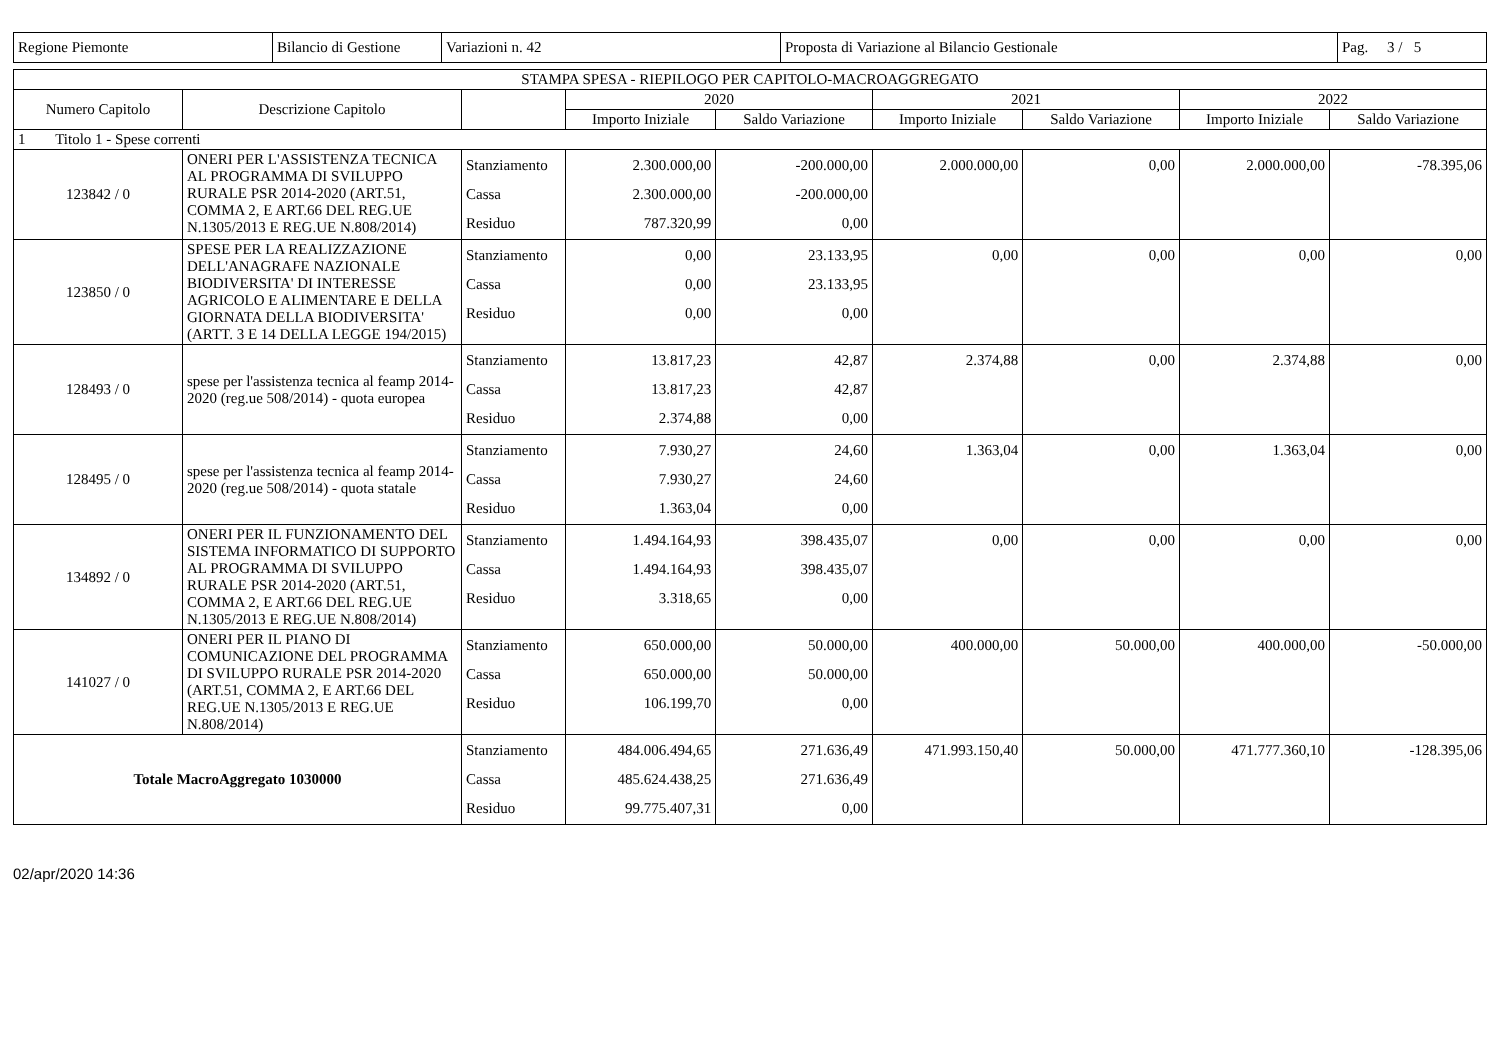| Regione Piemonte | Bilancio di Gestione | Variazioni n. 42 | Proposta di Variazione al Bilancio Gestionale | Pag. 3 / 5 |
| STAMPA SPESA - RIEPILOGO PER CAPITOLO-MACROAGGREGATO | | | | | | | | |
| --- | --- | --- | --- | --- | --- | --- | --- | --- |
| Numero Capitolo | Descrizione Capitolo | | 2020 | | 2021 | | 2022 | |
| | | | Importo Iniziale | Saldo Variazione | Importo Iniziale | Saldo Variazione | Importo Iniziale | Saldo Variazione |
| 1 Titolo 1 - Spese correnti | | | | | | | | |
| 123842 / 0 | ONERI PER L'ASSISTENZA TECNICA AL PROGRAMMA DI SVILUPPO RURALE PSR 2014-2020 (ART.51, COMMA 2, E ART.66 DEL REG.UE N.1305/2013 E REG.UE N.808/2014) | Stanziamento Cassa Residuo | 2.300.000,00 2.300.000,00 787.320,99 | -200.000,00 -200.000,00 0,00 | 2.000.000,00 | 0,00 | 2.000.000,00 | -78.395,06 |
| 123850 / 0 | SPESE PER LA REALIZZAZIONE DELL'ANAGRAFE NAZIONALE BIODIVERSITA' DI INTERESSE AGRICOLO E ALIMENTARE E DELLA GIORNATA DELLA BIODIVERSITA' (ARTT. 3 E 14 DELLA LEGGE 194/2015) | Stanziamento Cassa Residuo | 0,00 0,00 0,00 | 23.133,95 23.133,95 0,00 | 0,00 | 0,00 | 0,00 | 0,00 |
| 128493 / 0 | spese per l'assistenza tecnica al feamp 2014-2020 (reg.ue 508/2014) - quota europea | Stanziamento Cassa Residuo | 13.817,23 13.817,23 2.374,88 | 42,87 42,87 0,00 | 2.374,88 | 0,00 | 2.374,88 | 0,00 |
| 128495 / 0 | spese per l'assistenza tecnica al feamp 2014-2020 (reg.ue 508/2014) - quota statale | Stanziamento Cassa Residuo | 7.930,27 7.930,27 1.363,04 | 24,60 24,60 0,00 | 1.363,04 | 0,00 | 1.363,04 | 0,00 |
| 134892 / 0 | ONERI PER IL FUNZIONAMENTO DEL SISTEMA INFORMATICO DI SUPPORTO AL PROGRAMMA DI SVILUPPO RURALE PSR 2014-2020 (ART.51, COMMA 2, E ART.66 DEL REG.UE N.1305/2013 E REG.UE N.808/2014) | Stanziamento Cassa Residuo | 1.494.164,93 1.494.164,93 3.318,65 | 398.435,07 398.435,07 0,00 | 0,00 | 0,00 | 0,00 | 0,00 |
| 141027 / 0 | ONERI PER IL PIANO DI COMUNICAZIONE DEL PROGRAMMA DI SVILUPPO RURALE PSR 2014-2020 (ART.51, COMMA 2, E ART.66 DEL REG.UE N.1305/2013 E REG.UE N.808/2014) | Stanziamento Cassa Residuo | 650.000,00 650.000,00 106.199,70 | 50.000,00 50.000,00 0,00 | 400.000,00 | 50.000,00 | 400.000,00 | -50.000,00 |
| Totale MacroAggregato 1030000 | | Stanziamento Cassa Residuo | 484.006.494,65 485.624.438,25 99.775.407,31 | 271.636,49 271.636,49 0,00 | 471.993.150,40 | 50.000,00 | 471.777.360,10 | -128.395,06 |
02/apr/2020 14:36